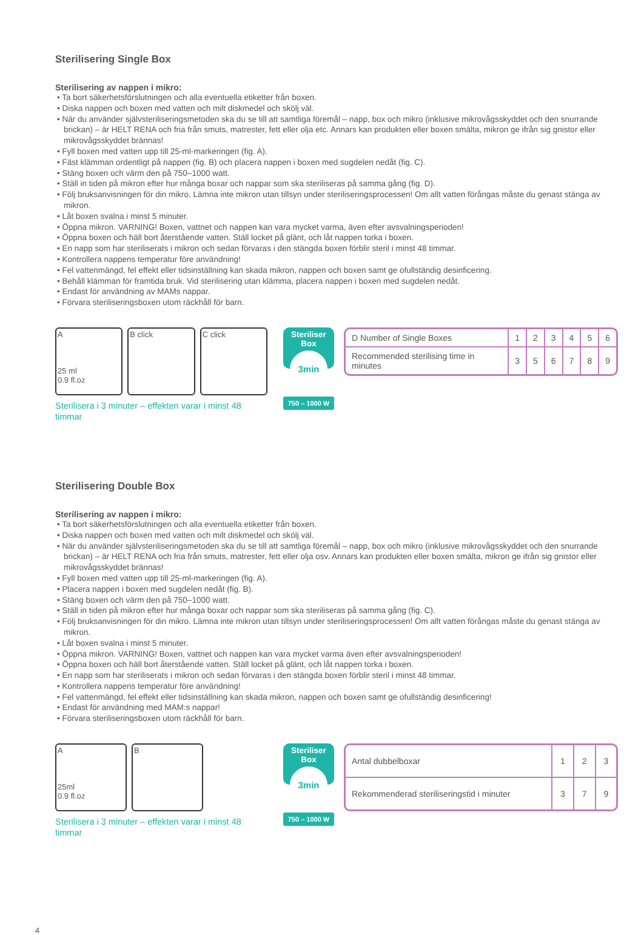Sterilisering Single Box
Sterilisering av nappen i mikro:
• Ta bort säkerhetsförslutningen och alla eventuella etiketter från boxen.
• Diska nappen och boxen med vatten och milt diskmedel och skölj väl.
• När du använder självsteriliseringsmetoden ska du se till att samtliga föremål – napp, box och mikro (inklusive mikrovågsskyddet och den snurrande brickan) – är HELT RENA och fria från smuts, matrester, fett eller olja etc. Annars kan produkten eller boxen smälta, mikron ge ifrån sig gnistor eller mikrovågsskyddet brännas!
• Fyll boxen med vatten upp till 25-ml-markeringen (fig. A).
• Fäst klämman ordentligt på nappen (fig. B) och placera nappen i boxen med sugdelen nedåt (fig. C).
• Stäng boxen och värm den på 750–1000 watt.
• Ställ in tiden på mikron efter hur många boxar och nappar som ska steriliseras på samma gång (fig. D).
• Följ bruksanvisningen för din mikro. Lämna inte mikron utan tillsyn under steriliseringsprocessen! Om allt vatten förångas måste du genast stänga av mikron.
• Låt boxen svalna i minst 5 minuter.
• Öppna mikron. VARNING! Boxen, vattnet och nappen kan vara mycket varma, även efter avsvalningsperioden!
• Öppna boxen och häll bort återstående vatten. Ställ locket på glänt, och låt nappen torka i boxen.
• En napp som har steriliserats i mikron och sedan förvaras i den stängda boxen förblir steril i minst 48 timmar.
• Kontrollera nappens temperatur före användning!
• Fel vattenmängd, fel effekt eller tidsinställning kan skada mikron, nappen och boxen samt ge ofullständig desinficering.
• Behåll klämman för framtida bruk. Vid sterilisering utan klämma, placera nappen i boxen med sugdelen nedåt.
• Endast för användning av MAMs nappar.
• Förvara steriliseringsboxen utom räckhåll för barn.
A
25 ml
0.9 fl.oz
B click C click
Sterilisera i 3 minuter – effekten varar i minst 48 timmar
Steriliser
Box
3min
750 – 1000 W
| D Number of Single Boxes | 1 | 2 | 3 | 4 | 5 | 6 |
| Recommended sterilising time in minutes | 3 | 5 | 6 | 7 | 8 | 9 |
Sterilisering Double Box
Sterilisering av nappen i mikro:
• Ta bort säkerhetsförslutningen och alla eventuella etiketter från boxen.
• Diska nappen och boxen med vatten och milt diskmedel och skölj väl.
• När du använder självsteriliseringsmetoden ska du se till att samtliga föremål – napp, box och mikro (inklusive mikrovågsskyddet och den snurrande brickan) – är HELT RENA och fria från smuts, matrester, fett eller olja osv. Annars kan produkten eller boxen smälta, mikron ge ifrån sig gnistor eller mikrovågsskyddet brännas!
• Fyll boxen med vatten upp till 25-ml-markeringen (fig. A).
• Placera nappen i boxen med sugdelen nedåt (fig. B).
• Stäng boxen och värm den på 750–1000 watt.
• Ställ in tiden på mikron efter hur många boxar och nappar som ska steriliseras på samma gång (fig. C).
• Följ bruksanvisningen för din mikro. Lämna inte mikron utan tillsyn under steriliseringsprocessen! Om allt vatten förångas måste du genast stänga av mikron.
• Låt boxen svalna i minst 5 minuter.
• Öppna mikron. VARNING! Boxen, vattnet och nappen kan vara mycket varma även efter avsvalningsperioden!
• Öppna boxen och häll bort återstående vatten. Ställ locket på glänt, och låt nappen torka i boxen.
• En napp som har steriliserats i mikron och sedan förvaras i den stängda boxen förblir steril i minst 48 timmar.
• Kontrollera nappens temperatur före användning!
• Fel vattenmängd, fel effekt eller tidsinställning kan skada mikron, nappen och boxen samt ge ofullständig desinficering!
• Endast för användning med MAM:s nappar!
• Förvara steriliseringsboxen utom räckhåll för barn.
A
25ml
0.9 fl.oz
B
Sterilisera i 3 minuter – effekten varar i minst 48 timmar
Steriliser
Box
3min
750 – 1000 W
| Antal dubbelboxar | 1 | 2 | 3 |
| Rekommenderad steriliseringstid i minuter | 3 | 7 | 9 |
4